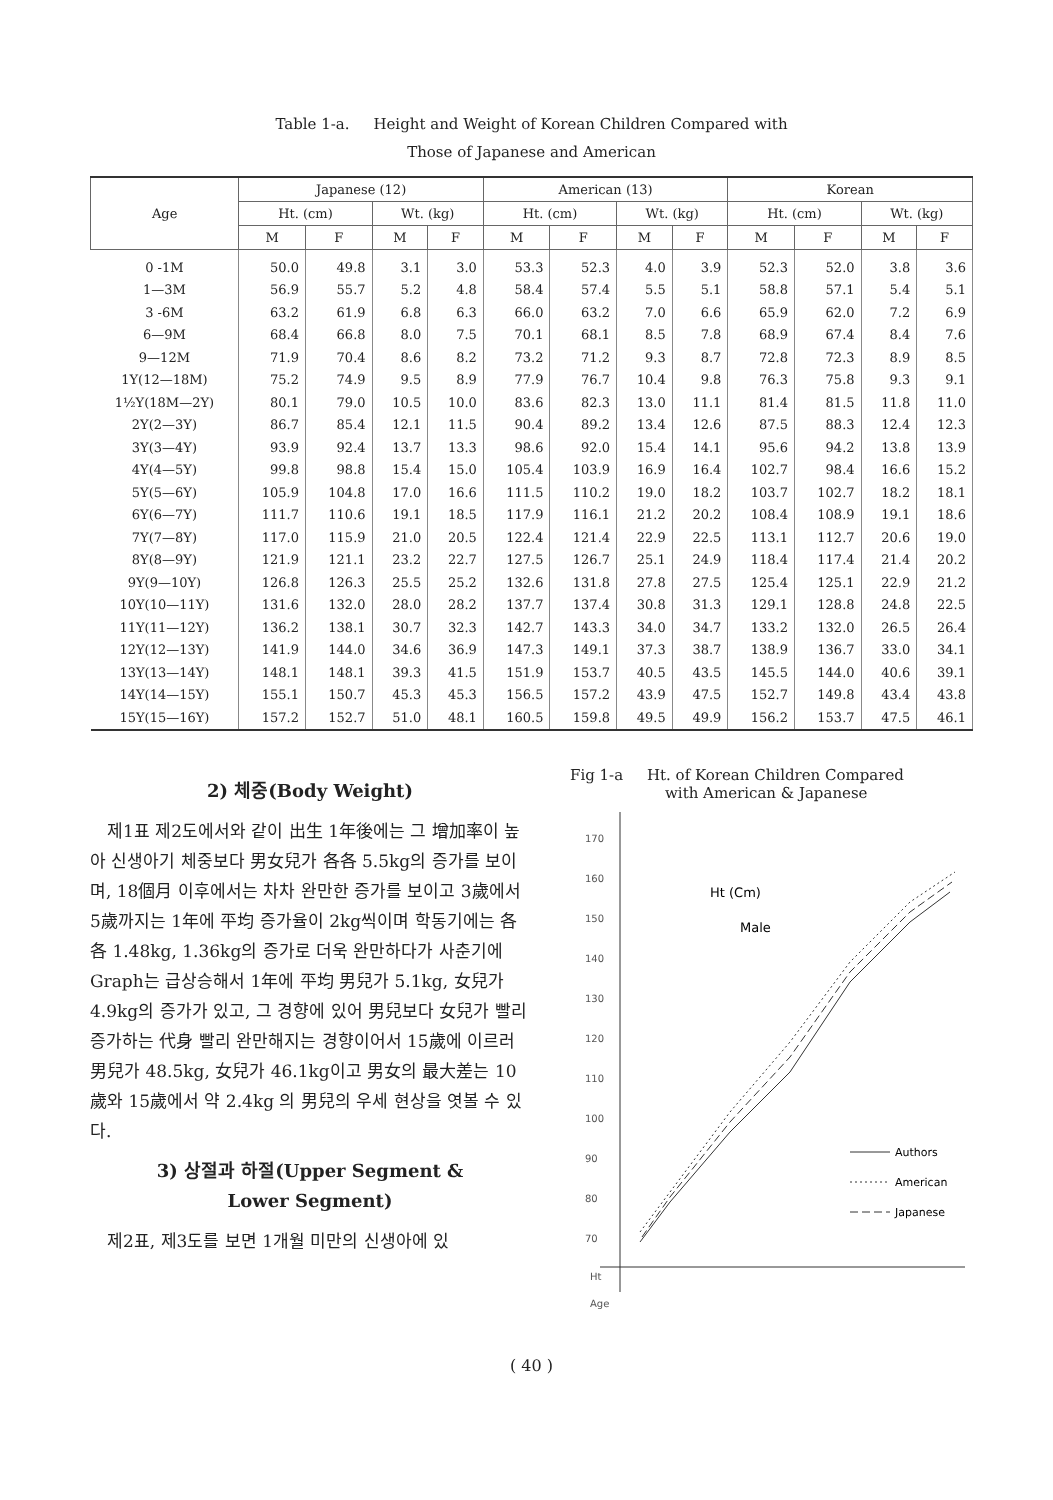Table 1-a. Height and Weight of Korean Children Compared with
Those of Japanese and American
| Age | Japanese (12) | | | | American (13) | | | | Korean | | | |
| --- | --- | --- | --- | --- | --- | --- | --- | --- | --- | --- | --- | --- |
| | Ht. (cm) | | Wt. (kg) | | Ht. (cm) | | Wt. (kg) | | Ht. (cm) | | Wt. (kg) | |
| | M | F | M | F | M | F | M | F | M | F | M | F |
| 0 -1M | 50.0 | 49.8 | 3.1 | 3.0 | 53.3 | 52.3 | 4.0 | 3.9 | 52.3 | 52.0 | 3.8 | 3.6 |
| 1—3M | 56.9 | 55.7 | 5.2 | 4.8 | 58.4 | 57.4 | 5.5 | 5.1 | 58.8 | 57.1 | 5.4 | 5.1 |
| 3 -6M | 63.2 | 61.9 | 6.8 | 6.3 | 66.0 | 63.2 | 7.0 | 6.6 | 65.9 | 62.0 | 7.2 | 6.9 |
| 6—9M | 68.4 | 66.8 | 8.0 | 7.5 | 70.1 | 68.1 | 8.5 | 7.8 | 68.9 | 67.4 | 8.4 | 7.6 |
| 9—12M | 71.9 | 70.4 | 8.6 | 8.2 | 73.2 | 71.2 | 9.3 | 8.7 | 72.8 | 72.3 | 8.9 | 8.5 |
| 1Y(12—18M) | 75.2 | 74.9 | 9.5 | 8.9 | 77.9 | 76.7 | 10.4 | 9.8 | 76.3 | 75.8 | 9.3 | 9.1 |
| 1½Y(18M—2Y) | 80.1 | 79.0 | 10.5 | 10.0 | 83.6 | 82.3 | 13.0 | 11.1 | 81.4 | 81.5 | 11.8 | 11.0 |
| 2Y(2—3Y) | 86.7 | 85.4 | 12.1 | 11.5 | 90.4 | 89.2 | 13.4 | 12.6 | 87.5 | 88.3 | 12.4 | 12.3 |
| 3Y(3—4Y) | 93.9 | 92.4 | 13.7 | 13.3 | 98.6 | 92.0 | 15.4 | 14.1 | 95.6 | 94.2 | 13.8 | 13.9 |
| 4Y(4—5Y) | 99.8 | 98.8 | 15.4 | 15.0 | 105.4 | 103.9 | 16.9 | 16.4 | 102.7 | 98.4 | 16.6 | 15.2 |
| 5Y(5—6Y) | 105.9 | 104.8 | 17.0 | 16.6 | 111.5 | 110.2 | 19.0 | 18.2 | 103.7 | 102.7 | 18.2 | 18.1 |
| 6Y(6—7Y) | 111.7 | 110.6 | 19.1 | 18.5 | 117.9 | 116.1 | 21.2 | 20.2 | 108.4 | 108.9 | 19.1 | 18.6 |
| 7Y(7—8Y) | 117.0 | 115.9 | 21.0 | 20.5 | 122.4 | 121.4 | 22.9 | 22.5 | 113.1 | 112.7 | 20.6 | 19.0 |
| 8Y(8—9Y) | 121.9 | 121.1 | 23.2 | 22.7 | 127.5 | 126.7 | 25.1 | 24.9 | 118.4 | 117.4 | 21.4 | 20.2 |
| 9Y(9—10Y) | 126.8 | 126.3 | 25.5 | 25.2 | 132.6 | 131.8 | 27.8 | 27.5 | 125.4 | 125.1 | 22.9 | 21.2 |
| 10Y(10—11Y) | 131.6 | 132.0 | 28.0 | 28.2 | 137.7 | 137.4 | 30.8 | 31.3 | 129.1 | 128.8 | 24.8 | 22.5 |
| 11Y(11—12Y) | 136.2 | 138.1 | 30.7 | 32.3 | 142.7 | 143.3 | 34.0 | 34.7 | 133.2 | 132.0 | 26.5 | 26.4 |
| 12Y(12—13Y) | 141.9 | 144.0 | 34.6 | 36.9 | 147.3 | 149.1 | 37.3 | 38.7 | 138.9 | 136.7 | 33.0 | 34.1 |
| 13Y(13—14Y) | 148.1 | 148.1 | 39.3 | 41.5 | 151.9 | 153.7 | 40.5 | 43.5 | 145.5 | 144.0 | 40.6 | 39.1 |
| 14Y(14—15Y) | 155.1 | 150.7 | 45.3 | 45.3 | 156.5 | 157.2 | 43.9 | 47.5 | 152.7 | 149.8 | 43.4 | 43.8 |
| 15Y(15—16Y) | 157.2 | 152.7 | 51.0 | 48.1 | 160.5 | 159.8 | 49.5 | 49.9 | 156.2 | 153.7 | 47.5 | 46.1 |
2) 체중(Body Weight)
제1표 제2도에서와 같이 出生 1年後에는 그 增加率이 높아 신생아기 체중보다 男女兒가 各各 5.5kg의 증가를 보이며, 18個月 이후에서는 차차 완만한 증가를 보이고 3歲에서 5歲까지는 1年에 平均 증가율이 2kg씩이며 학동기에는 各各 1.48kg, 1.36kg의 증가로 더욱 완만하다가 사춘기에 Graph는 급상승해서 1年에 平均 男兒가 5.1kg, 女兒가 4.9kg의 증가가 있고, 그 경향에 있어 男兒보다 女兒가 빨리 증가하는 代身 빨리 완만해지는 경향이어서 15歲에 이르러 男兒가 48.5kg, 女兒가 46.1kg이고 男女의 最大差는 10歲와 15歲에서 약 2.4kg 의 男兒의 우세 현상을 엿볼 수 있다.
3) 상절과 하절(Upper Segment &
Lower Segment)
제2표, 제3도를 보면 1개월 미만의 신생아에 있
Fig 1-a Ht. of Korean Children Compared
with American & Japanese
170
160
150
140
130
120
110
100
90
80
70
Ht
Age
Ht (Cm)
Male
Authors
American
Japanese
( 40 )